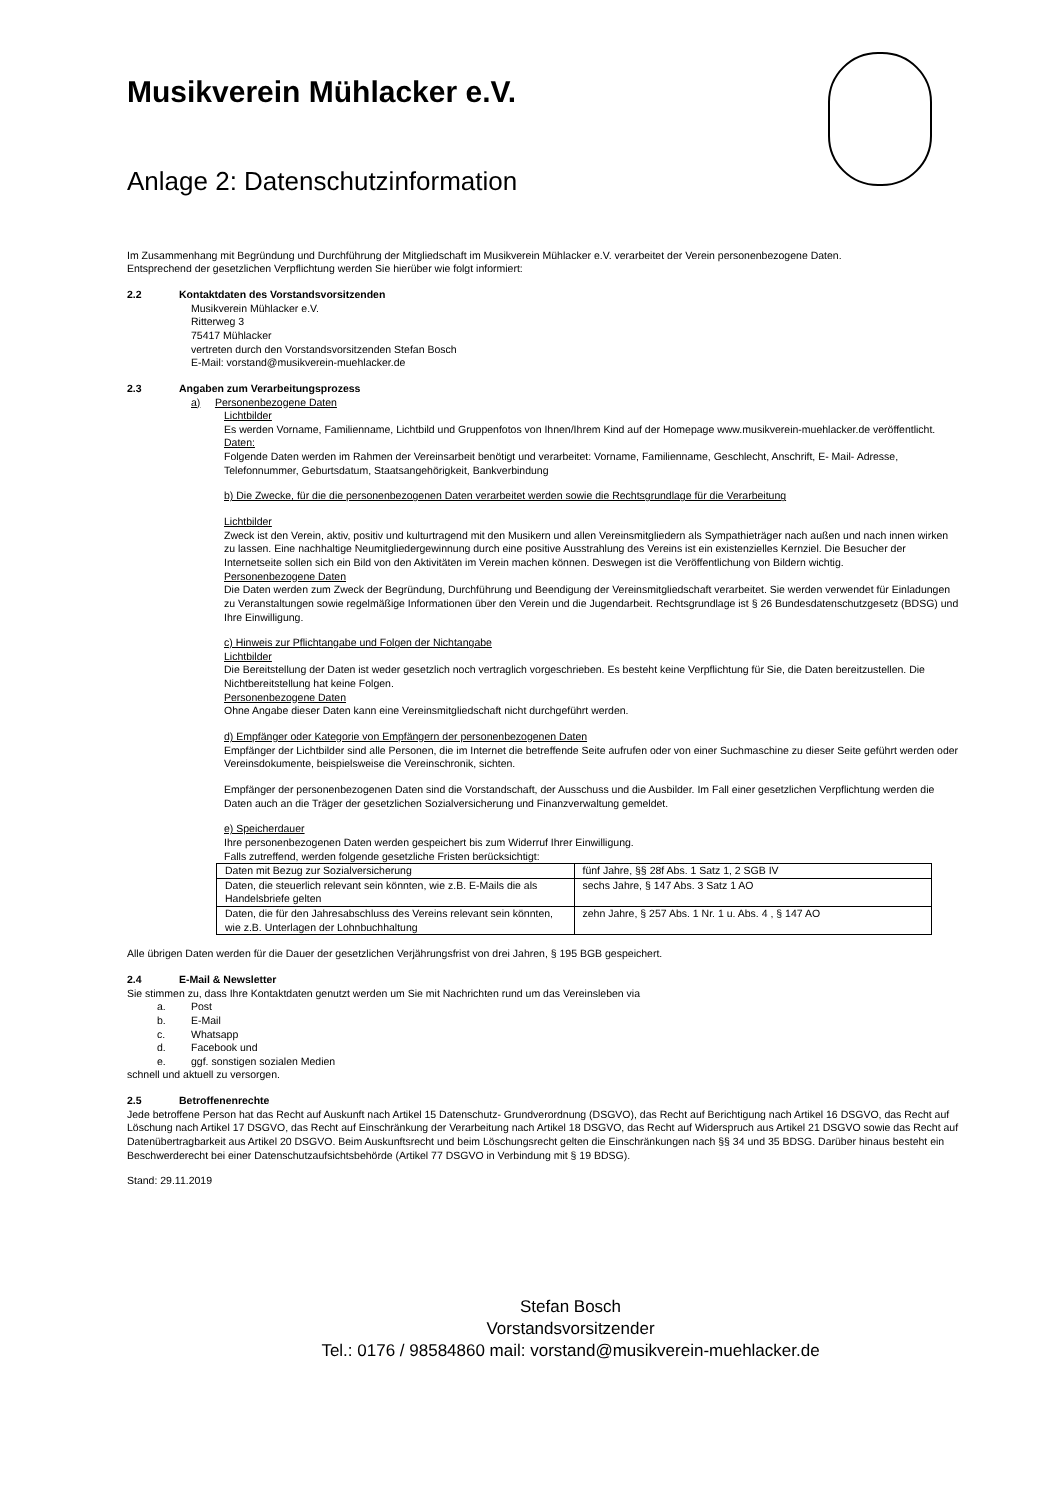Musikverein Mühlacker e.V.
Anlage 2: Datenschutzinformation
Im Zusammenhang mit Begründung und Durchführung der Mitgliedschaft im Musikverein Mühlacker e.V. verarbeitet der Verein personenbezogene Daten.
Entsprechend der gesetzlichen Verpflichtung werden Sie hierüber wie folgt informiert:
2.2 Kontaktdaten des Vorstandsvorsitzenden
Musikverein Mühlacker e.V.
Ritterweg 3
75417 Mühlacker
vertreten durch den Vorstandsvorsitzenden Stefan Bosch
E-Mail: vorstand@musikverein-muehlacker.de
2.3 Angaben zum Verarbeitungsprozess
a) Personenbezogene Daten
Lichtbilder
Es werden Vorname, Familienname, Lichtbild und Gruppenfotos von Ihnen/Ihrem Kind auf der Homepage www.musikverein-muehlacker.de veröffentlicht.
Daten:
Folgende Daten werden im Rahmen der Vereinsarbeit benötigt und verarbeitet: Vorname, Familienname, Geschlecht, Anschrift, E- Mail- Adresse, Telefonnummer, Geburtsdatum, Staatsangehörigkeit, Bankverbindung
b) Die Zwecke, für die die personenbezogenen Daten verarbeitet werden sowie die Rechtsgrundlage für die Verarbeitung
Lichtbilder
Zweck ist den Verein, aktiv, positiv und kulturtragend mit den Musikern und allen Vereinsmitgliedern als Sympathieträger nach außen und nach innen wirken zu lassen. Eine nachhaltige Neumitgliedergewinnung durch eine positive Ausstrahlung des Vereins ist ein existenzielles Kernziel. Die Besucher der Internetseite sollen sich ein Bild von den Aktivitäten im Verein machen können. Deswegen ist die Veröffentlichung von Bildern wichtig.
Personenbezogene Daten
Die Daten werden zum Zweck der Begründung, Durchführung und Beendigung der Vereinsmitgliedschaft verarbeitet. Sie werden verwendet für Einladungen zu Veranstaltungen sowie regelmäßige Informationen über den Verein und die Jugendarbeit. Rechtsgrundlage ist § 26 Bundesdatenschutzgesetz (BDSG) und Ihre Einwilligung.
c) Hinweis zur Pflichtangabe und Folgen der Nichtangabe
Lichtbilder
Die Bereitstellung der Daten ist weder gesetzlich noch vertraglich vorgeschrieben. Es besteht keine Verpflichtung für Sie, die Daten bereitzustellen. Die Nichtbereitstellung hat keine Folgen.
Personenbezogene Daten
Ohne Angabe dieser Daten kann eine Vereinsmitgliedschaft nicht durchgeführt werden.
d) Empfänger oder Kategorie von Empfängern der personenbezogenen Daten
Empfänger der Lichtbilder sind alle Personen, die im Internet die betreffende Seite aufrufen oder von einer Suchmaschine zu dieser Seite geführt werden oder Vereinsdokumente, beispielsweise die Vereinschronik, sichten.
Empfänger der personenbezogenen Daten sind die Vorstandschaft, der Ausschuss und die Ausbilder. Im Fall einer gesetzlichen Verpflichtung werden die Daten auch an die Träger der gesetzlichen Sozialversicherung und Finanzverwaltung gemeldet.
e) Speicherdauer
Ihre personenbezogenen Daten werden gespeichert bis zum Widerruf Ihrer Einwilligung.
Falls zutreffend, werden folgende gesetzliche Fristen berücksichtigt:
| Daten mit Bezug zur Sozialversicherung | fünf Jahre, §§ 28f Abs. 1 Satz 1, 2 SGB IV |
| Daten, die steuerlich relevant sein könnten, wie z.B. E-Mails die als Handelsbriefe gelten | sechs Jahre, § 147 Abs. 3 Satz 1 AO |
| Daten, die für den Jahresabschluss des Vereins relevant sein könnten, wie z.B. Unterlagen der Lohnbuchhaltung | zehn Jahre, § 257 Abs. 1 Nr. 1 u. Abs. 4 , § 147 AO |
Alle übrigen Daten werden für die Dauer der gesetzlichen Verjährungsfrist von drei Jahren, § 195 BGB gespeichert.
2.4 E-Mail & Newsletter
Sie stimmen zu, dass Ihre Kontaktdaten genutzt werden um Sie mit Nachrichten rund um das Vereinsleben via
a. Post
b. E-Mail
c. Whatsapp
d. Facebook und
e. ggf. sonstigen sozialen Medien
schnell und aktuell zu versorgen.
2.5 Betroffenenrechte
Jede betroffene Person hat das Recht auf Auskunft nach Artikel 15 Datenschutz- Grundverordnung (DSGVO), das Recht auf Berichtigung nach Artikel 16 DSGVO, das Recht auf Löschung nach Artikel 17 DSGVO, das Recht auf Einschränkung der Verarbeitung nach Artikel 18 DSGVO, das Recht auf Widerspruch aus Artikel 21 DSGVO sowie das Recht auf Datenübertragbarkeit aus Artikel 20 DSGVO. Beim Auskunftsrecht und beim Löschungsrecht gelten die Einschränkungen nach §§ 34 und 35 BDSG. Darüber hinaus besteht ein Beschwerderecht bei einer Datenschutzaufsichtsbehörde (Artikel 77 DSGVO in Verbindung mit § 19 BDSG).
Stand: 29.11.2019
Stefan Bosch
Vorstandsvorsitzender
Tel.: 0176 / 98584860 mail: vorstand@musikverein-muehlacker.de